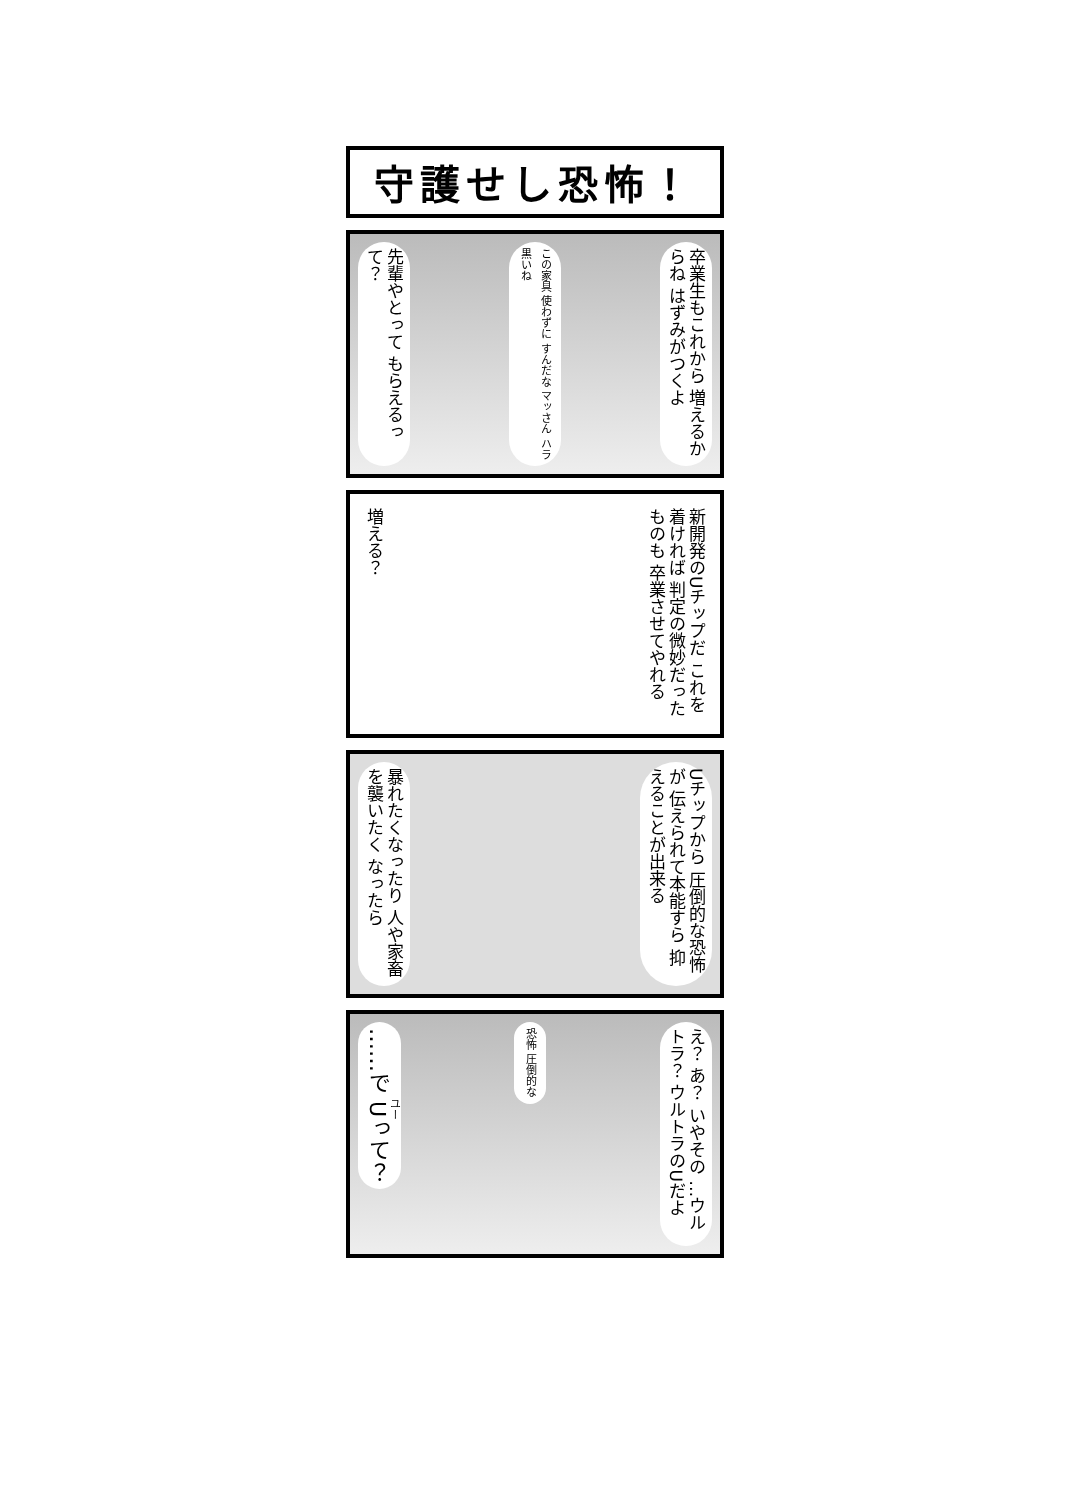守護せし恐怖！
先輩やとって もらえるって？
この家具 使わずに すんだな マッさん ハラ黒いね
卒業生もこれから 増えるからね はずみがつくよ
増える？
新開発のUチップだ これを着ければ 判定の微妙だったものも 卒業させてやれる
暴れたくなったり 人や家畜を襲いたく なったら
Uチップから 圧倒的な恐怖が 伝えられて本能すら 抑えることが出来る
……で Uって？
恐怖 圧倒的な
え？ あ？ いやその …ウルトラ？ ウルトラのUだよ